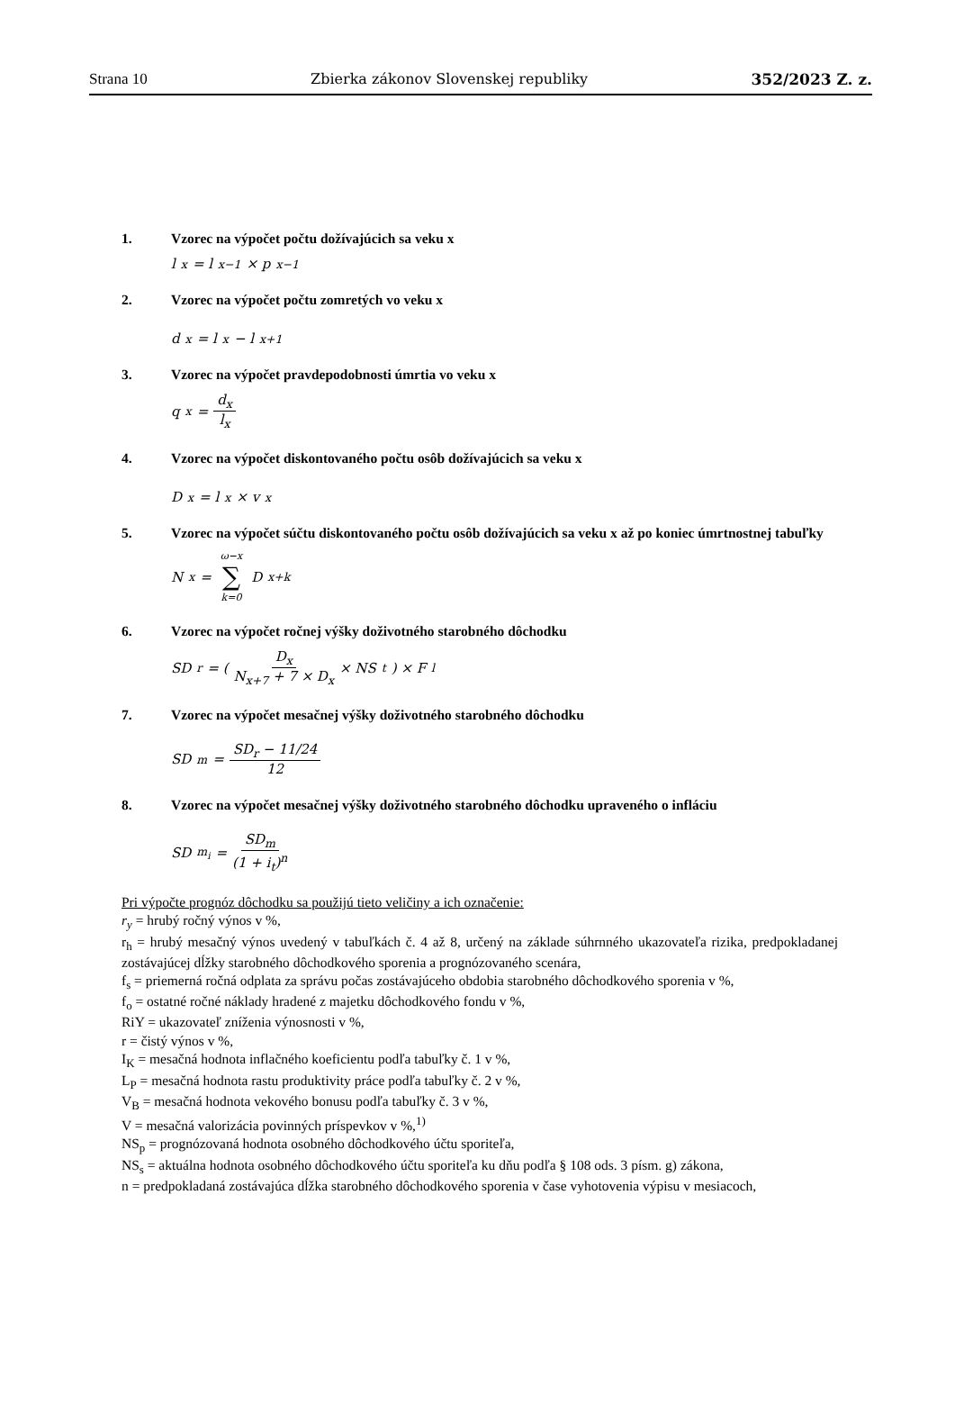Strana 10 Zbierka zákonov Slovenskej republiky 352/2023 Z. z.
1. Vzorec na výpočet počtu dožívajúcich sa veku x
l<sub>x</sub> = l<sub>x−1</sub> × p<sub>x−1</sub>
2. Vzorec na výpočet počtu zomretých vo veku x
d<sub>x</sub> = l<sub>x</sub> − l<sub>x+1</sub>
3. Vzorec na výpočet pravdepodobnosti úmrtia vo veku x
q<sub>x</sub> = d<sub>x</sub> l<sub>x</sub>
4. Vzorec na výpočet diskontovaného počtu osôb dožívajúcich sa veku x
D<sub>x</sub> = l<sub>x</sub> × v<sup>x</sup>
5. Vzorec na výpočet súčtu diskontovaného počtu osôb dožívajúcich sa veku x až po koniec úmrtnostnej tabuľky
N<sub>x</sub> = ω−x ∑ k=0 D<sub>x+k</sub>
6. Vzorec na výpočet ročnej výšky doživotného starobného dôchodku
SD<sub>r</sub> = ( D<sub>x</sub> N<sub>x+7</sub> + 7 × D<sub>x</sub> × NS<sub>t</sub> ) × F<sub>l</sub>
7. Vzorec na výpočet mesačnej výšky doživotného starobného dôchodku
SD<sub>m</sub> = SD<sub>r</sub> − 11/24 12
8. Vzorec na výpočet mesačnej výšky doživotného starobného dôchodku upraveného o infláciu
SD<sub>m<sub>i</sub></sub> = SD<sub>m</sub> (1 + i<sub>t</sub>)<sup>n</sup>
Pri výpočte prognóz dôchodku sa použijú tieto veličiny a ich označenie:
r<sub>y</sub> = hrubý ročný výnos v %,
r<sub>h</sub> = hrubý mesačný výnos uvedený v tabuľkách č. 4 až 8, určený na základe súhrnného ukazovateľa rizika, predpokladanej zostávajúcej dĺžky starobného dôchodkového sporenia a prognózovaného scenára,
f<sub>s</sub> = priemerná ročná odplata za správu počas zostávajúceho obdobia starobného dôchodkového sporenia v %,
f<sub>o</sub> = ostatné ročné náklady hradené z majetku dôchodkového fondu v %,
RiY = ukazovateľ zníženia výnosnosti v %,
r = čistý výnos v %,
I<sub>K</sub> = mesačná hodnota inflačného koeficientu podľa tabuľky č. 1 v %,
L<sub>P</sub> = mesačná hodnota rastu produktivity práce podľa tabuľky č. 2 v %,
V<sub>B</sub> = mesačná hodnota vekového bonusu podľa tabuľky č. 3 v %,
V = mesačná valorizácia povinných príspevkov v %,<sup>1)</sup>
NS<sub>p</sub> = prognózovaná hodnota osobného dôchodkového účtu sporiteľa,
NS<sub>s</sub> = aktuálna hodnota osobného dôchodkového účtu sporiteľa ku dňu podľa § 108 ods. 3 písm. g) zákona,
n = predpokladaná zostávajúca dĺžka starobného dôchodkového sporenia v čase vyhotovenia výpisu v mesiacoch,